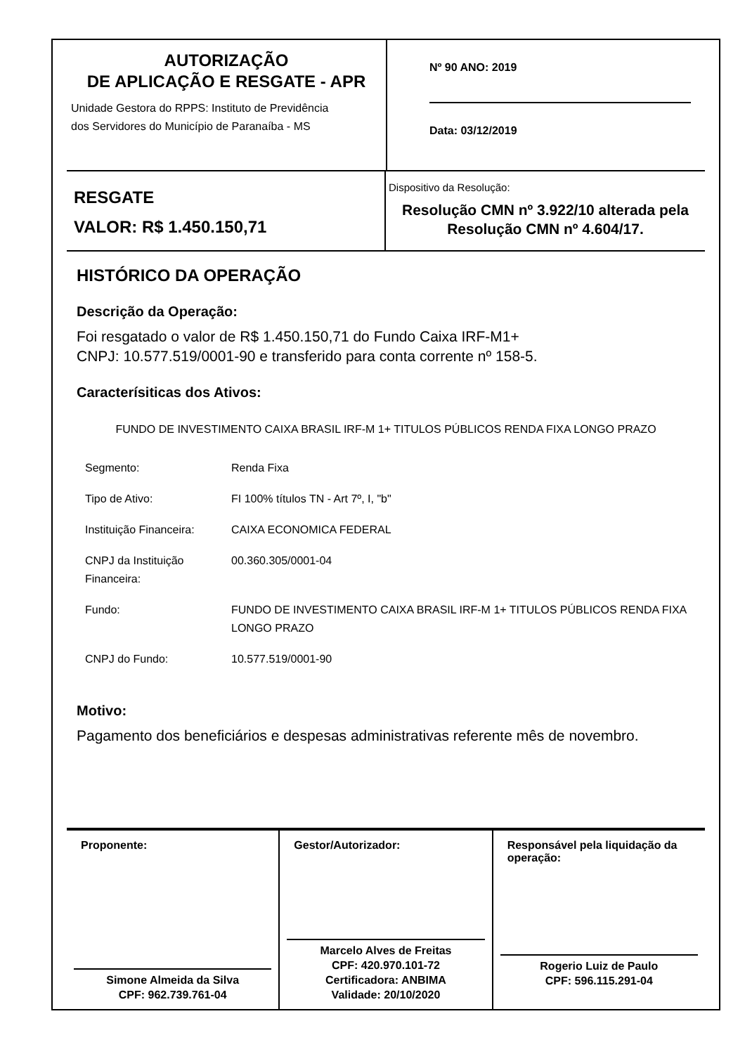AUTORIZAÇÃO
DE APLICAÇÃO E RESGATE - APR
Unidade Gestora do RPPS: Instituto de Previdência
dos Servidores do Município de Paranaíba - MS
Nº 90 ANO: 2019
Data: 03/12/2019
RESGATE
VALOR: R$ 1.450.150,71
Dispositivo da Resolução:
Resolução CMN nº 3.922/10 alterada pela Resolução CMN nº 4.604/17.
HISTÓRICO DA OPERAÇÃO
Descrição da Operação:
Foi resgatado o valor de R$ 1.450.150,71 do Fundo Caixa IRF-M1+
CNPJ: 10.577.519/0001-90 e transferido para conta corrente nº 158-5.
Caracterísiticas dos Ativos:
FUNDO DE INVESTIMENTO CAIXA BRASIL IRF-M 1+ TITULOS PÚBLICOS RENDA FIXA LONGO PRAZO
| Segmento: | Renda Fixa |
| Tipo de Ativo: | FI 100% títulos TN - Art 7º, I, "b" |
| Instituição Financeira: | CAIXA ECONOMICA FEDERAL |
| CNPJ da Instituição Financeira: | 00.360.305/0001-04 |
| Fundo: | FUNDO DE INVESTIMENTO CAIXA BRASIL IRF-M 1+ TITULOS PÚBLICOS RENDA FIXA LONGO PRAZO |
| CNPJ do Fundo: | 10.577.519/0001-90 |
Motivo:
Pagamento dos beneficiários e despesas administrativas referente mês de novembro.
Proponente:
Simone Almeida da Silva
CPF: 962.739.761-04
Gestor/Autorizador:
Marcelo Alves de Freitas
CPF: 420.970.101-72
Certificadora: ANBIMA
Validade: 20/10/2020
Responsável pela liquidação da operação:
Rogerio Luiz de Paulo
CPF: 596.115.291-04